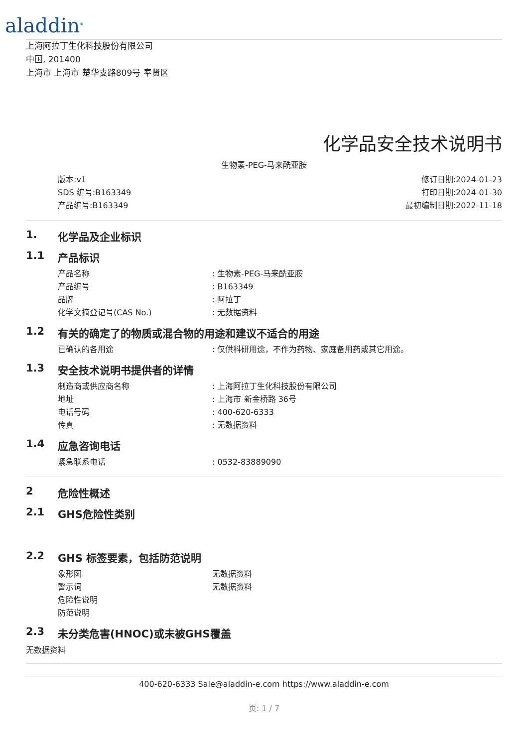aladdin<sup>®</sup>
上海阿拉丁生化科技股份有限公司
中国, 201400
上海市 上海市 楚华支路809号 奉贤区
化学品安全技术说明书
生物素-PEG-马来酰亚胺
版本:v1
SDS 编号:B163349
产品编号:B163349
修订日期:2024-01-23
打印日期:2024-01-30
最初编制日期:2022-11-18
1. 化学品及企业标识
1.1 产品标识
产品名称: 生物素-PEG-马来酰亚胺
产品编号: B163349
品牌: 阿拉丁
化学文摘登记号(CAS No.): 无数据资料
1.2 有关的确定了的物质或混合物的用途和建议不适合的用途
已确认的各用途: 仅供科研用途，不作为药物、家庭备用药或其它用途。
1.3 安全技术说明书提供者的详情
制造商或供应商名称: 上海阿拉丁生化科技股份有限公司
地址: 上海市 新金桥路 36号
电话号码: 400-620-6333
传真: 无数据资料
1.4 应急咨询电话
紧急联系电话: 0532-83889090
2 危险性概述
2.1 GHS危险性类别
2.2 GHS 标签要素，包括防范说明
象形图 无数据资料
警示词 无数据资料
危险性说明
防范说明
2.3 未分类危害(HNOC)或未被GHS覆盖
无数据资料
400-620-6333 Sale@aladdin-e.com https://www.aladdin-e.com
页: 1 / 7